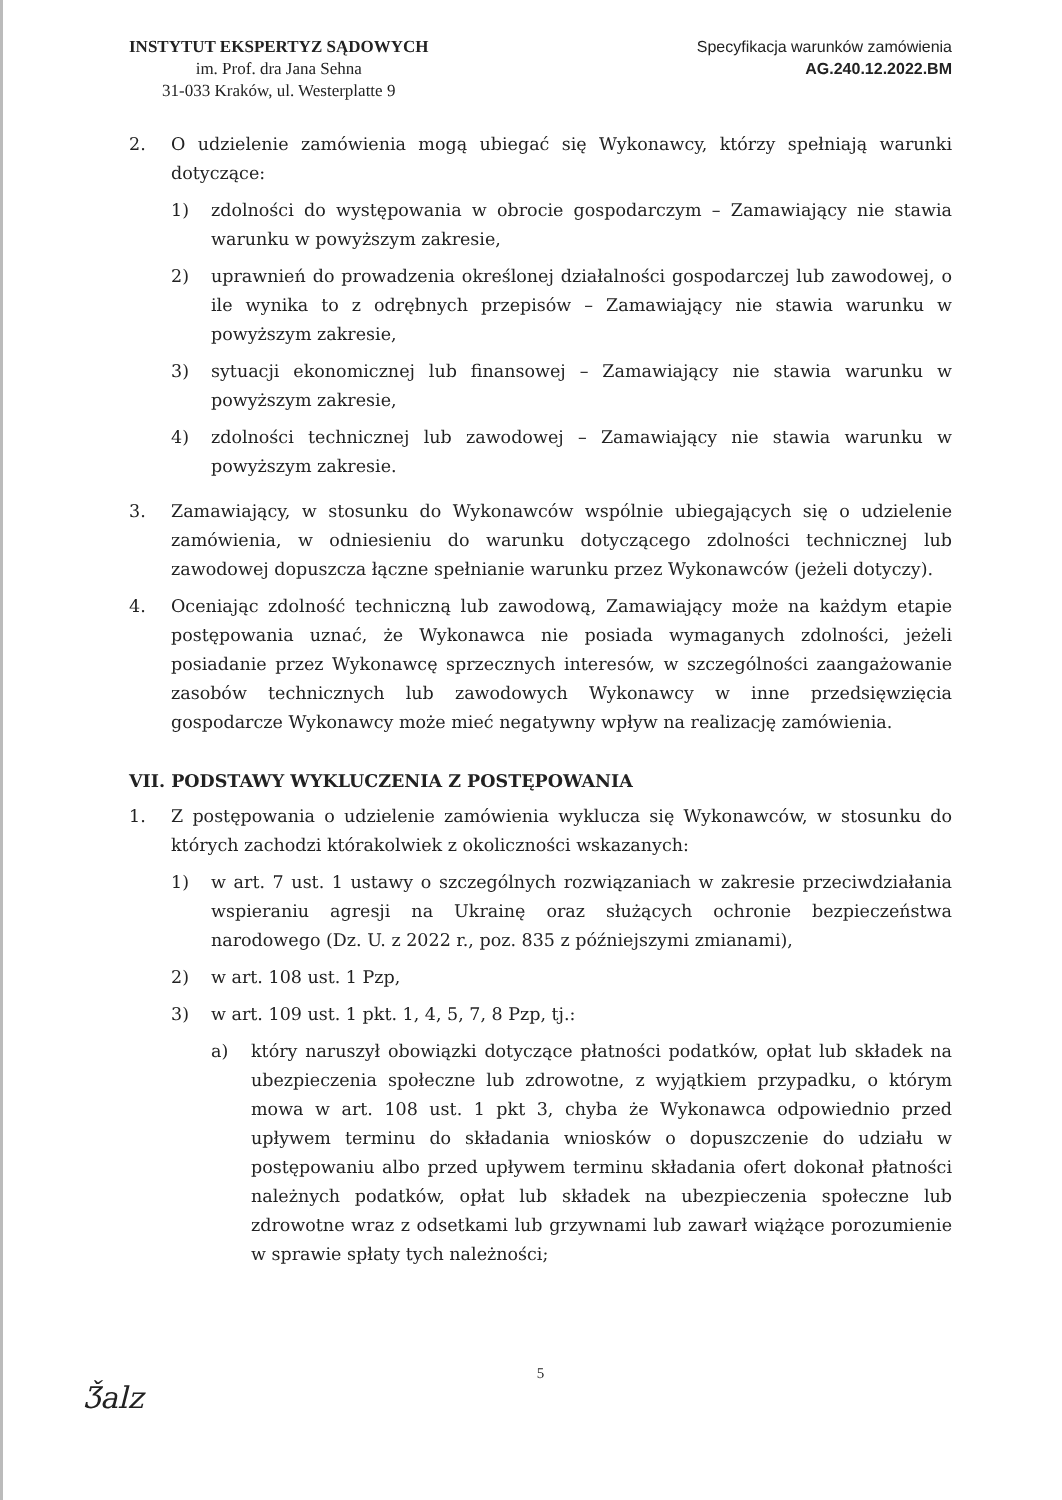INSTYTUT EKSPERTYZ SĄDOWYCH
im. Prof. dra Jana Sehna
31-033 Kraków, ul. Westerplatte 9
Specyfikacja warunków zamówienia
AG.240.12.2022.BM
2. O udzielenie zamówienia mogą ubiegać się Wykonawcy, którzy spełniają warunki dotyczące:
1) zdolności do występowania w obrocie gospodarczym – Zamawiający nie stawia warunku w powyższym zakresie,
2) uprawnień do prowadzenia określonej działalności gospodarczej lub zawodowej, o ile wynika to z odrębnych przepisów – Zamawiający nie stawia warunku w powyższym zakresie,
3) sytuacji ekonomicznej lub finansowej – Zamawiający nie stawia warunku w powyższym zakresie,
4) zdolności technicznej lub zawodowej – Zamawiający nie stawia warunku w powyższym zakresie.
3. Zamawiający, w stosunku do Wykonawców wspólnie ubiegających się o udzielenie zamówienia, w odniesieniu do warunku dotyczącego zdolności technicznej lub zawodowej dopuszcza łączne spełnianie warunku przez Wykonawców (jeżeli dotyczy).
4. Oceniając zdolność techniczną lub zawodową, Zamawiający może na każdym etapie postępowania uznać, że Wykonawca nie posiada wymaganych zdolności, jeżeli posiadanie przez Wykonawcę sprzecznych interesów, w szczególności zaangażowanie zasobów technicznych lub zawodowych Wykonawcy w inne przedsięwzięcia gospodarcze Wykonawcy może mieć negatywny wpływ na realizację zamówienia.
VII. PODSTAWY WYKLUCZENIA Z POSTĘPOWANIA
1. Z postępowania o udzielenie zamówienia wyklucza się Wykonawców, w stosunku do których zachodzi którakolwiek z okoliczności wskazanych:
1) w art. 7 ust. 1 ustawy o szczególnych rozwiązaniach w zakresie przeciwdziałania wspieraniu agresji na Ukrainę oraz służących ochronie bezpieczeństwa narodowego (Dz. U. z 2022 r., poz. 835 z późniejszymi zmianami),
2) w art. 108 ust. 1 Pzp,
3) w art. 109 ust. 1 pkt. 1, 4, 5, 7, 8 Pzp, tj.:
a) który naruszył obowiązki dotyczące płatności podatków, opłat lub składek na ubezpieczenia społeczne lub zdrowotne, z wyjątkiem przypadku, o którym mowa w art. 108 ust. 1 pkt 3, chyba że Wykonawca odpowiednio przed upływem terminu do składania wniosków o dopuszczenie do udziału w postępowaniu albo przed upływem terminu składania ofert dokonał płatności należnych podatków, opłat lub składek na ubezpieczenia społeczne lub zdrowotne wraz z odsetkami lub grzywnami lub zawarł wiążące porozumienie w sprawie spłaty tych należności;
5
Ǯalz